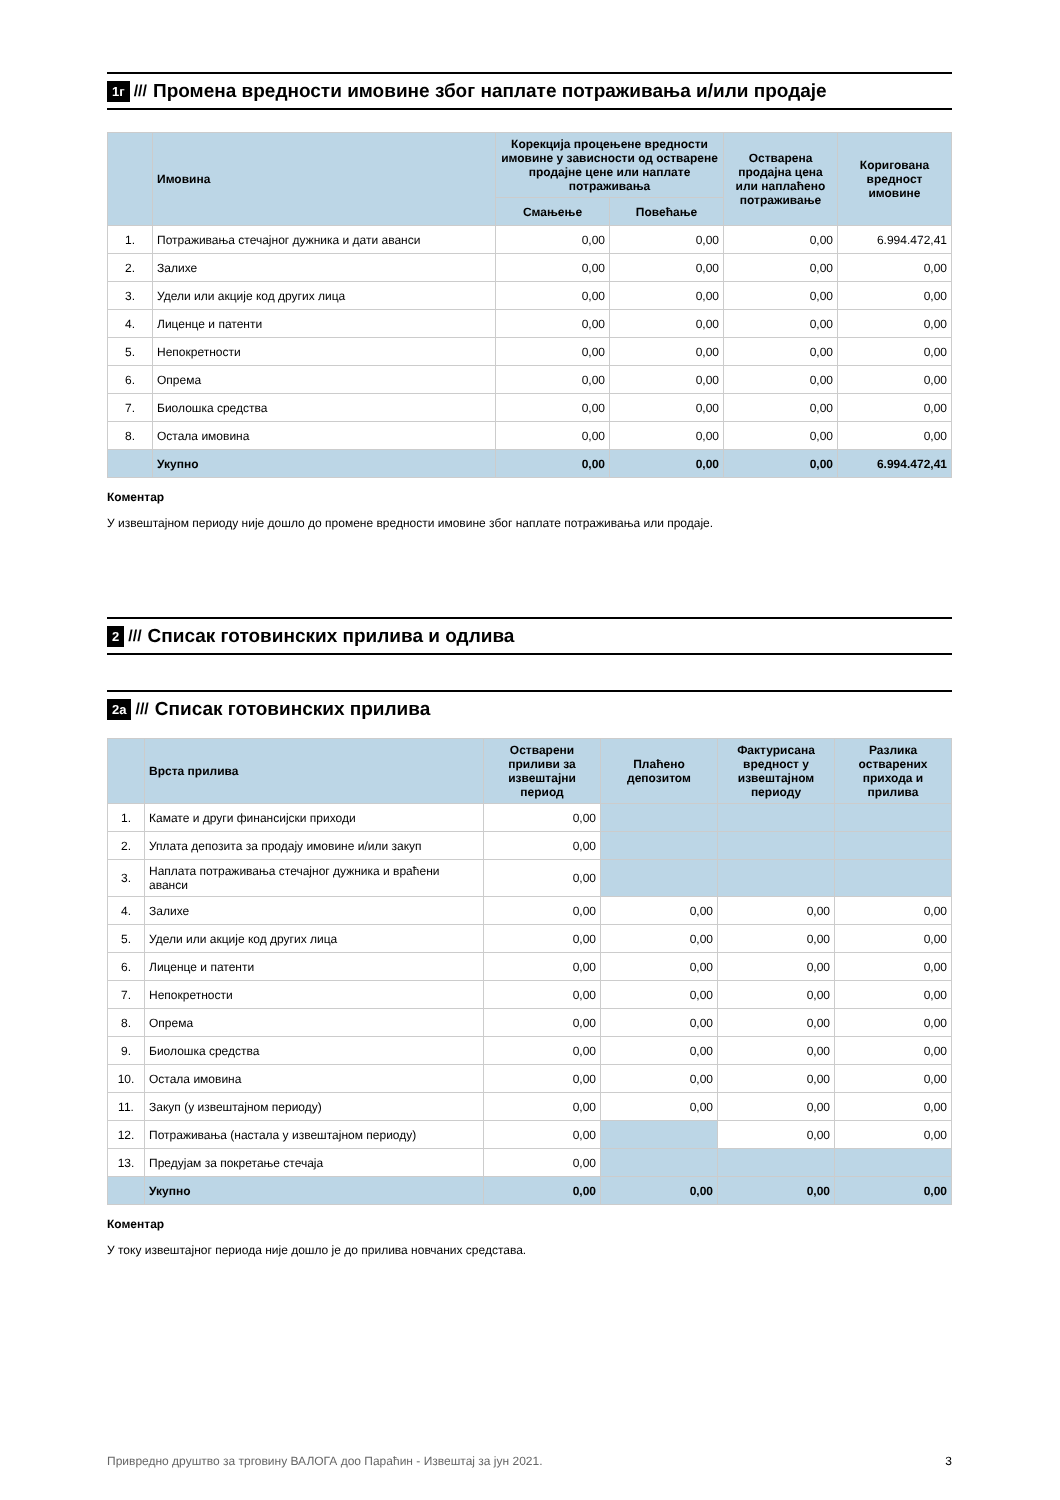1г /// Промена вредности имовине због наплате потраживања и/или продаје
| | Имовина | Корекција процењене вредности имовине у зависности од остварене продајне цене или наплате потраживања | | Остварена продајна цена или наплаћено потраживање | Коригована вредност имовине |
| --- | --- | --- | --- | --- | --- |
| | | Смањење | Повећање | | |
| 1. | Потраживања стечајног дужника и дати аванси | 0,00 | 0,00 | 0,00 | 6.994.472,41 |
| 2. | Залихе | 0,00 | 0,00 | 0,00 | 0,00 |
| 3. | Удели или акције код других лица | 0,00 | 0,00 | 0,00 | 0,00 |
| 4. | Лиценце и патенти | 0,00 | 0,00 | 0,00 | 0,00 |
| 5. | Непокретности | 0,00 | 0,00 | 0,00 | 0,00 |
| 6. | Опрема | 0,00 | 0,00 | 0,00 | 0,00 |
| 7. | Биолошка средства | 0,00 | 0,00 | 0,00 | 0,00 |
| 8. | Остала имовина | 0,00 | 0,00 | 0,00 | 0,00 |
| | Укупно | 0,00 | 0,00 | 0,00 | 6.994.472,41 |
Коментар
У извештајном периоду није дошло до промене вредности имовине због наплате потраживања или продаје.
2 /// Списак готовинских прилива и одлива
2а /// Списак готовинских прилива
| | Врста прилива | Остварени приливи за извештајни период | Плаћено депозитом | Фактурисана вредност у извештајном периоду | Разлика остварених прихода и прилива |
| --- | --- | --- | --- | --- | --- |
| 1. | Камате и други финансијски приходи | 0,00 | | | |
| 2. | Уплата депозита за продају имовине и/или закуп | 0,00 | | | |
| 3. | Наплата потраживања стечајног дужника и враћени аванси | 0,00 | | | |
| 4. | Залихе | 0,00 | 0,00 | 0,00 | 0,00 |
| 5. | Удели или акције код других лица | 0,00 | 0,00 | 0,00 | 0,00 |
| 6. | Лиценце и патенти | 0,00 | 0,00 | 0,00 | 0,00 |
| 7. | Непокретности | 0,00 | 0,00 | 0,00 | 0,00 |
| 8. | Опрема | 0,00 | 0,00 | 0,00 | 0,00 |
| 9. | Биолошка средства | 0,00 | 0,00 | 0,00 | 0,00 |
| 10. | Остала имовина | 0,00 | 0,00 | 0,00 | 0,00 |
| 11. | Закуп (у извештајном периоду) | 0,00 | 0,00 | 0,00 | 0,00 |
| 12. | Потраживања (настала у извештајном периоду) | 0,00 | | 0,00 | 0,00 |
| 13. | Предујам за покретање стечаја | 0,00 | | | |
| | Укупно | 0,00 | 0,00 | 0,00 | 0,00 |
Коментар
У току извештајног периода није дошло је до прилива новчаних средстава.
Привредно друштво за трговину ВАЛОГА доо Параћин - Извештај за јун 2021. 3